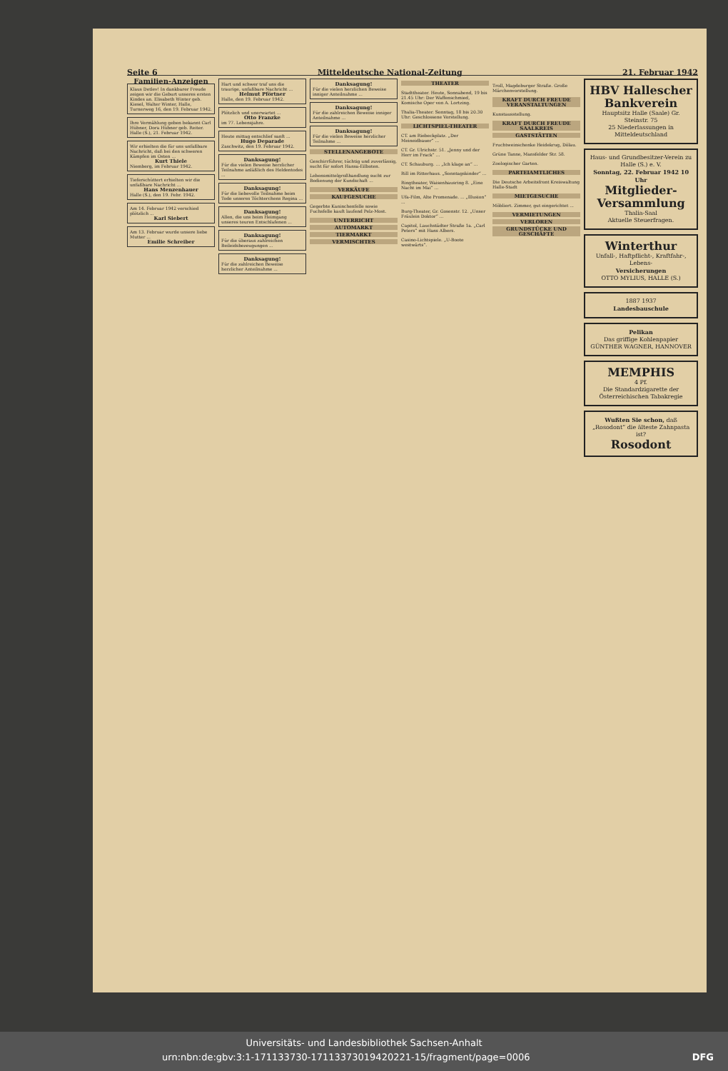Seite 6 Mitteldeutsche National-Zeitung 21. Februar 1942
Familien-Anzeigen
Klaus Detlev! In dankbarer Freude zeigen wir die Geburt unseres ersten Kindes an. Elisabeth Winter geb. Kiesel, Walter Winter, Halle, Turnerweg 16, den 19. Februar 1942.
Ihre Vermählung geben bekannt Carl Hübner, Dora Hübner geb. Reiter. Halle (S.), 21. Februar 1942.
Wir erhielten die für uns unfaßbare Nachricht, daß bei den schweren Kämpfen im Osten ...
Kurt Thiele
Niemberg, im Februar 1942.
Tieferschüttert erhielten wir die unfaßbare Nachricht ...
Hans Menzenhauer
Halle (S.), den 19. Febr. 1942.
Am 14. Februar 1942 verschied plötzlich ...
Karl Siebert
Am 13. Februar wurde unsere liebe Mutter ...
Emilie Schreiber
Hart und schwer traf uns die traurige, unfaßbare Nachricht ...
Helmut Pförtner
Halle, den 19. Februar 1942.
Plötzlich und unerwartet ...
Otto Franzke
im 77. Lebensjahre.
Heute mittag entschlief sanft ...
Hugo Deparade
Zaschwitz, den 19. Februar 1942.
Danksagung!
Für die vielen Beweise herzlicher Teilnahme anläßlich des Heldentodes ...
Danksagung!
Für die liebevolle Teilnahme beim Tode unseres Töchterchens Regina ...
Danksagung!
Allen, die uns beim Heimgang unseres teuren Entschlafenen ...
Danksagung!
Für die überaus zahlreichen Beileidsbezeugungen ...
Danksagung!
Für die zahlreichen Beweise herzlicher Anteilnahme ...
Danksagung!
Für die vielen herzlichen Beweise inniger Anteilnahme ...
Danksagung!
Für die zahlreichen Beweise inniger Anteilnahme ...
Danksagung!
Für die vielen Beweise herzlicher Teilnahme ...
STELLENANGEBOTE
Geschirrführer, tüchtig und zuverlässig, sucht für sofort Hansa-Eilboten.
Lebensmittelgroßhandlung sucht zur Bedienung der Kundschaft ...
VERKÄUFE
KAUFGESUCHE
Gegerbte Kaninchenfelle sowie Fuchsfelle kauft laufend Pelz-Most.
UNTERRICHT
AUTOMARKT
TIERMARKT
VERMISCHTES
THEATER
Stadttheater. Heute, Sonnabend, 19 bis 21.45 Uhr: Der Waffenschmied, Komische Oper von A. Lortzing.
Thalia-Theater. Sonntag, 18 bis 20.30 Uhr: Geschlossene Vorstellung.
LICHTSPIEL-THEATER
CT. am Riebeckplatz. „Der Meineidbauer“ ...
CT. Gr. Ulrichstr. 51. „Jenny und der Herr im Frack“ ...
CT. Schauburg. ... „Ich klage an“ ...
Rill im Ritterhaus. „Sonntagskinder“ ...
Ringtheater, Waisenhausring 8. „Eine Nacht im Mai“ ...
Ufa-Film, Alte Promenade. ... „Illusion“ ...
Burg-Theater, Gr. Gosenstr. 12. „Unser Fräulein Doktor“ ...
Capitol, Lauchstädter Straße 1a. „Carl Peters“ mit Hans Albers.
Casino-Lichtspiele. „U-Boote westwärts“.
Troll, Magdeburger Straße. Große Märchenvorstellung.
KRAFT DURCH FREUDE VERANSTALTUNGEN
Kunstausstellung.
KRAFT DURCH FREUDE SAALKREIS
GASTSTÄTTEN
Fruchtweinschenke Heidekrug, Dölau.
Grüne Tanne, Mansfelder Str. 58.
Zoologischer Garten.
PARTEIAMTLICHES
Die Deutsche Arbeitsfront Kreiswaltung Halle-Stadt
MIETGESUCHE
Möbliert. Zimmer, gut eingerichtet ...
VERMIETUNGEN
VERLOREN
GRUNDSTÜCKE UND GESCHÄFTE
HBV Hallescher Bankverein
Hauptsitz Halle (Saale) Gr. Steinstr. 75
25 Niederlassungen in Mitteldeutschland
Haus- und Grundbesitzer-Verein zu Halle (S.) e. V.
Sonntag, 22. Februar 1942 10 Uhr
Mitglieder-Versammlung
Thalia-Saal
Aktuelle Steuerfragen.
Winterthur
Unfall-, Haftpflicht-, Kraftfahr-, Lebens-
Versicherungen
OTTO MYLIUS, HALLE (S.)
1887 1937
Landesbauschule
Pelikan
Das griffige Kohlenpapier
GÜNTHER WAGNER, HANNOVER
MEMPHIS
4 Pf.
Die Standardzigarette der Österreichischen Tabakregie
Wußten Sie schon, daß „Rosodont“ die älteste Zahnpasta ist?
Rosodont
Universitäts- und Landesbibliothek Sachsen-Anhalt
urn:nbn:de:gbv:3:1-171133730-17113373019420221-15/fragment/page=0006 DFG